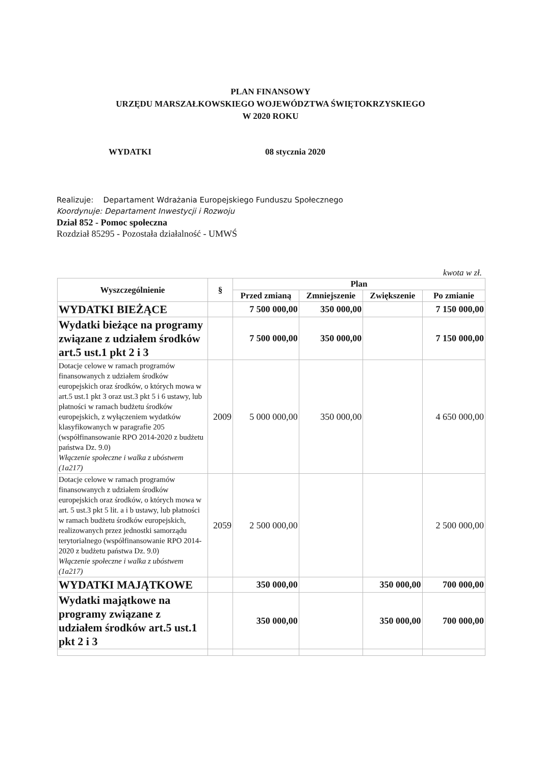PLAN FINANSOWY
URZĘDU MARSZAŁKOWSKIEGO WOJEWÓDZTWA ŚWIĘTOKRZYSKIEGO
W 2020 ROKU
WYDATKI 08 stycznia 2020
Realizuje: Departament Wdrażania Europejskiego Funduszu Społecznego
Koordynuje: Departament Inwestycji i Rozwoju
Dział 852 - Pomoc społeczna
Rozdział 85295 - Pozostała działalność - UMWŚ
kwota w zł.
| Wyszczególnienie | § | Plan | | | |
| --- | --- | --- | --- | --- | --- |
| | | Przed zmianą | Zmniejszenie | Zwiększenie | Po zmianie |
| WYDATKI BIEŻĄCE | | 7 500 000,00 | 350 000,00 | | 7 150 000,00 |
| Wydatki bieżące na programy związane z udziałem środków art.5 ust.1 pkt 2 i 3 | | 7 500 000,00 | 350 000,00 | | 7 150 000,00 |
| Dotacje celowe w ramach programów finansowanych z udziałem środków europejskich oraz środków, o których mowa w art.5 ust.1 pkt 3 oraz ust.3 pkt 5 i 6 ustawy, lub płatności w ramach budżetu środków europejskich, z wyłączeniem wydatków klasyfikowanych w paragrafie 205 (współfinansowanie RPO 2014-2020 z budżetu państwa Dz. 9.0) Włączenie społeczne i walka z ubóstwem (1a217) | 2009 | 5 000 000,00 | 350 000,00 | | 4 650 000,00 |
| Dotacje celowe w ramach programów finansowanych z udziałem środków europejskich oraz środków, o których mowa w art. 5 ust.3 pkt 5 lit. a i b ustawy, lub płatności w ramach budżetu środków europejskich, realizowanych przez jednostki samorządu terytorialnego (współfinansowanie RPO 2014-2020 z budżetu państwa Dz. 9.0) Włączenie społeczne i walka z ubóstwem (1a217) | 2059 | 2 500 000,00 | | | 2 500 000,00 |
| WYDATKI MAJĄTKOWE | | 350 000,00 | | 350 000,00 | 700 000,00 |
| Wydatki majątkowe na programy związane z udziałem środków art.5 ust.1 pkt 2 i 3 | | 350 000,00 | | 350 000,00 | 700 000,00 |